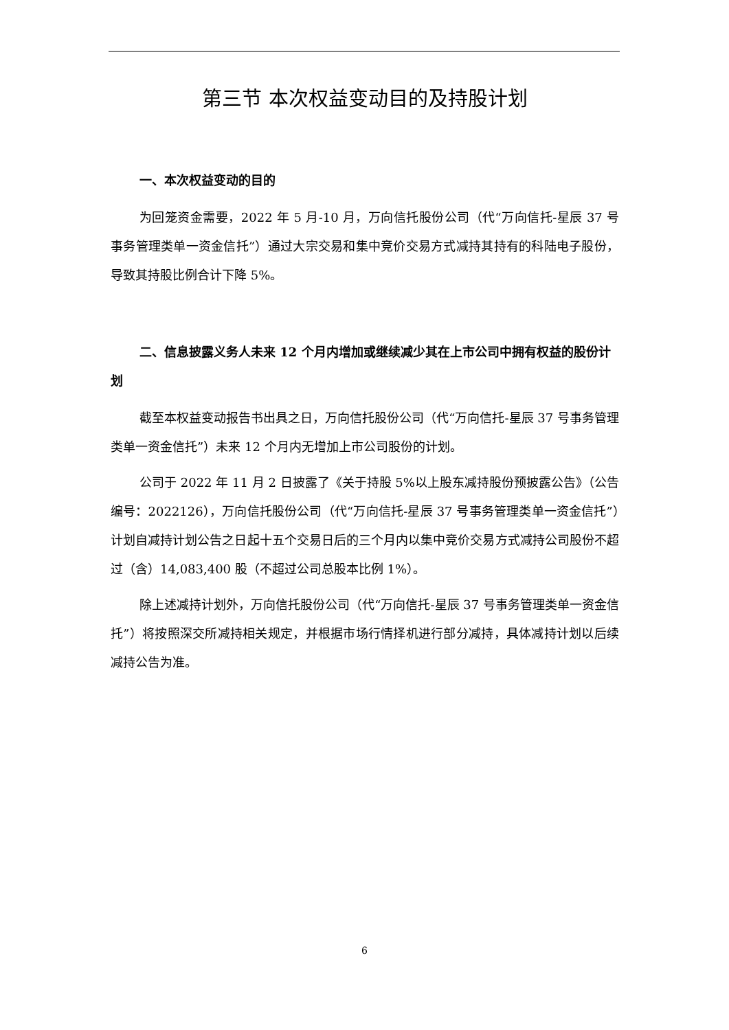第三节 本次权益变动目的及持股计划
一、本次权益变动的目的
为回笼资金需要，2022 年 5 月-10 月，万向信托股份公司（代“万向信托-星辰 37 号事务管理类单一资金信托”）通过大宗交易和集中竞价交易方式减持其持有的科陆电子股份，导致其持股比例合计下降 5%。
二、信息披露义务人未来 12 个月内增加或继续减少其在上市公司中拥有权益的股份计划
截至本权益变动报告书出具之日，万向信托股份公司（代“万向信托-星辰 37 号事务管理类单一资金信托”）未来 12 个月内无增加上市公司股份的计划。
公司于 2022 年 11 月 2 日披露了《关于持股 5%以上股东减持股份预披露公告》（公告编号：2022126），万向信托股份公司（代“万向信托-星辰 37 号事务管理类单一资金信托”）计划自减持计划公告之日起十五个交易日后的三个月内以集中竞价交易方式减持公司股份不超过（含）14,083,400 股（不超过公司总股本比例 1%）。
除上述减持计划外，万向信托股份公司（代“万向信托-星辰 37 号事务管理类单一资金信托”）将按照深交所减持相关规定，并根据市场行情择机进行部分减持，具体减持计划以后续减持公告为准。
6